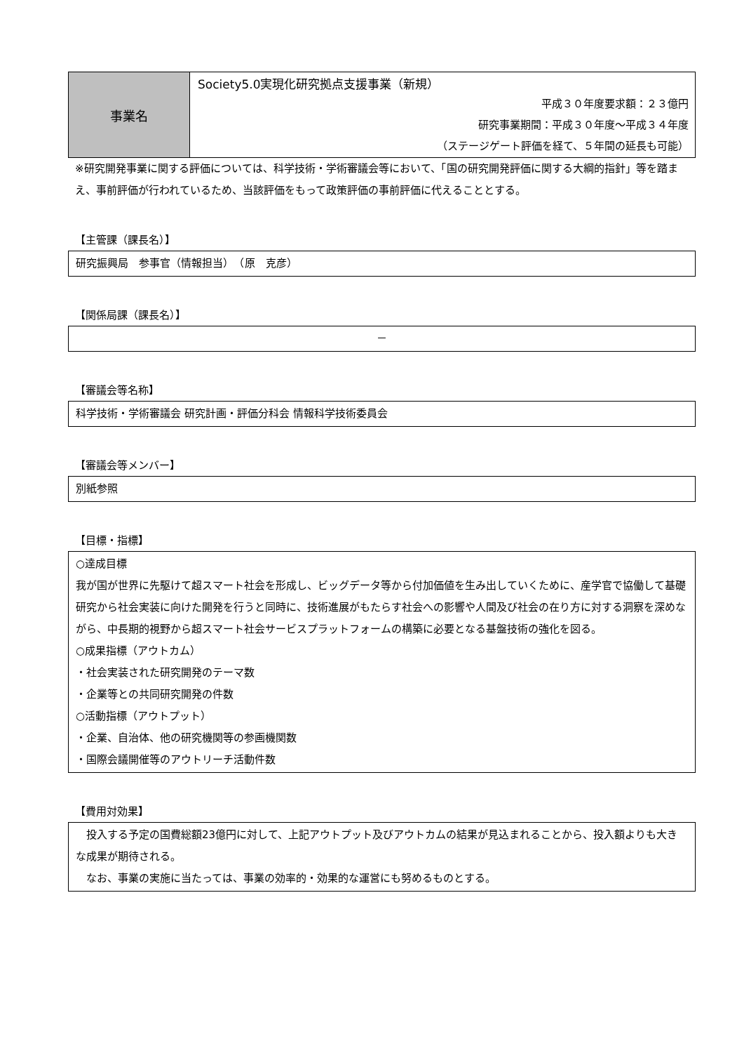| 事業名 | Society5.0実現化研究拠点支援事業（新規） 平成３０年度要求額：２３億円 研究事業期間：平成３０年度～平成３４年度 （ステージゲート評価を経て、５年間の延長も可能） |
※研究開発事業に関する評価については、科学技術・学術審議会等において、「国の研究開発評価に関する大綱的指針」等を踏まえ、事前評価が行われているため、当該評価をもって政策評価の事前評価に代えることとする。
【主管課（課長名）】
研究振興局　参事官（情報担当）　（原　克彦）
【関係局課（課長名）】
－
【審議会等名称】
科学技術・学術審議会 研究計画・評価分科会 情報科学技術委員会
【審議会等メンバー】
別紙参照
【目標・指標】
○達成目標
我が国が世界に先駆けて超スマート社会を形成し、ビッグデータ等から付加価値を生み出していくために、産学官で協働して基礎研究から社会実装に向けた開発を行うと同時に、技術進展がもたらす社会への影響や人間及び社会の在り方に対する洞察を深めながら、中長期的視野から超スマート社会サービスプラットフォームの構築に必要となる基盤技術の強化を図る。
○成果指標（アウトカム）
・社会実装された研究開発のテーマ数
・企業等との共同研究開発の件数
○活動指標（アウトプット）
・企業、自治体、他の研究機関等の参画機関数
・国際会議開催等のアウトリーチ活動件数
【費用対効果】
　投入する予定の国費総額23億円に対して、上記アウトプット及びアウトカムの結果が見込まれることから、投入額よりも大きな成果が期待される。
　なお、事業の実施に当たっては、事業の効率的・効果的な運営にも努めるものとする。